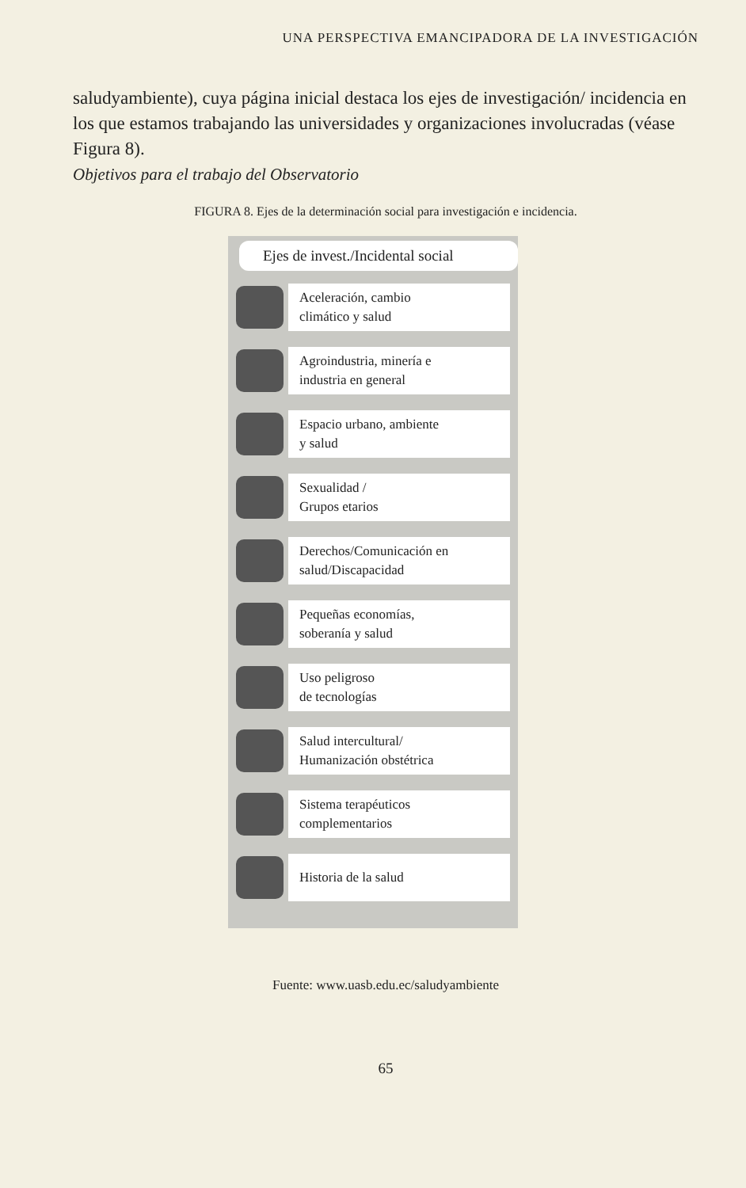UNA PERSPECTIVA EMANCIPADORA DE LA INVESTIGACIÓN
saludyambiente), cuya página inicial destaca los ejes de investigación/ incidencia en los que estamos trabajando las universidades y organizaciones involucradas (véase Figura 8).
Objetivos para el trabajo del Observatorio
FIGURA 8. Ejes de la determinación social para investigación e incidencia.
Ejes de invest./Incidental social
Aceleración, cambio
climático y salud
Agroindustria, minería e
industria en general
Espacio urbano, ambiente
y salud
Sexualidad /
Grupos etarios
Derechos/Comunicación en
salud/Discapacidad
Pequeñas economías,
soberanía y salud
Uso peligroso
de tecnologías
Salud intercultural/
Humanización obstétrica
Sistema terapéuticos
complementarios
Historia de la salud
Fuente: www.uasb.edu.ec/saludyambiente
65